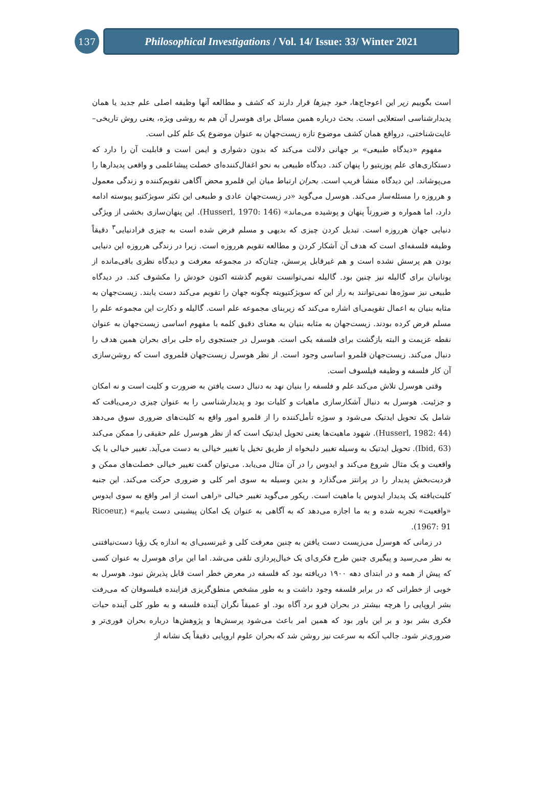137
Philosophical Investigations / Vol. 14/ Issue: 33/ Winter 2021
است بگوییم زیر این اعوجاج‌ها، خود چیزها قرار دارند که کشف و مطالعه آنها وظیفه اصلی علم جدید یا همان پدیدارشناسی استعلایی است. بحث درباره همین مسائل برای هوسرل آن هم به روشی ویژه، یعنی روش تاریخی–غایت‌شناختی، درواقع همان کشف موضوع تازه زیست‌جهان به عنوان موضوع یک علم کلی است.
مفهوم «دیدگاه طبیعی» بر جهانی دلالت می‌کند که بدون دشواری و ایمن است و قابلیت آن را دارد که دستکاری‌های علم پوزیتیو را پنهان کند. دیدگاه طبیعی به نحو اغفال‌کننده‌ای خصلت پیشاعلمی و واقعی پدیدارها را می‌پوشاند. این دیدگاه منشأ فریب است. بحران ارتباط میان این قلمرو محض آگاهی تقویم‌کننده و زندگی معمول و هرروزه را مسئله‌ساز می‌کند. هوسرل می‌گوید «در زیست‌جهان عادی و طبیعی این تکثر سوبژکتیو پیوسته ادامه دارد، اما همواره و ضرورتاً پنهان و پوشیده می‌ماند» (Husserl, 1970: 146). این پنهان‌سازی بخشی از ویژگی دنیایی جهان هرروزه است. تبدیل کردن چیزی که بدیهی و مسلم فرض شده است به چیزی فرادنیایی<sup>۳</sup> دقیقاً وظیفه فلسفه‌ای است که هدف آن آشکار کردن و مطالعه تقویم هرروزه است. زیرا در زندگی هرروزه این دنیایی بودن هم پرسش نشده است و هم غیرقابل پرسش، چنان‌که در مجموعه معرفت و دیدگاه نظری باقی‌مانده از یونانیان برای گالیله نیز چنین بود. گالیله نمی‌توانست تقویم گذشته اکنون خودش را مکشوف کند. در دیدگاه طبیعی نیز سوژه‌ها نمی‌توانند به راز این که سوبژکتیویته چگونه جهان را تقویم می‌کند دست یابند. زیست‌جهان به مثابه بنیان به اعمال تقویمی‌ای اشاره می‌کند که زیربنای مجموعه علم است. گالیله و دکارت این مجموعه علم را مسلم فرض کرده بودند. زیست‌جهان به مثابه بنیان به معنای دقیق کلمه با مفهوم اساسی زیست‌جهان به عنوان نقطه عزیمت و البته بازگشت برای فلسفه یکی است. هوسرل در جستجوی راه حلی برای بحران همین هدف را دنبال می‌کند. زیست‌جهان قلمرو اساسی وجود است. از نظر هوسرل زیست‌جهان قلمروی است که روشن‌سازی آن کار فلسفه و وظیفه فیلسوف است.
وقتی هوسرل تلاش می‌کند علم و فلسفه را بنیان نهد به دنبال دست یافتن به ضرورت و کلیت است و نه امکان و جزئیت. هوسرل به دنبال آشکارسازی ماهیات و کلیات بود و پدیدارشناسی را به عنوان چیزی درمی‌یافت که شامل یک تحویل ایدتیک می‌شود و سوژه تأمل‌کننده را از قلمرو امور واقع به کلیت‌های ضروری سوق می‌دهد (Husserl, 1982: 44). شهود ماهیت‌ها یعنی تحویل ایدتیک است که از نظر هوسرل علم حقیقی را ممکن می‌کند (Ibid, 63). تحویل ایدتیک به وسیله تغییر دلبخواه از طریق تخیل یا تغییر خیالی به دست می‌آید. تغییر خیالی با یک واقعیت و یک مثال شروع می‌کند و ایدوس را در آن مثال می‌یابد. می‌توان گفت تغییر خیالی خصلت‌های ممکن و فردیت‌بخش پدیدار را در پرانتز می‌گذارد و بدین وسیله به سوی امر کلی و ضروری حرکت می‌کند. این جنبه کلیت‌یافته یک پدیدار ایدوس یا ماهیت است. ریکور می‌گوید تغییر خیالی «راهی است از امر واقع به سوی ایدوس «واقعیت» تجربه شده و به ما اجازه می‌دهد که به آگاهی به عنوان یک امکان پیشینی دست یابیم» (Ricoeur, 1967: 91).
در زمانی که هوسرل می‌زیست دست یافتن به چنین معرفت کلی و غیرنسبی‌ای به اندازه یک رؤیا دست‌نیافتنی به نظر می‌رسید و پیگیری چنین طرح فکری‌ای یک خیال‌پردازی تلقی می‌شد. اما این برای هوسرل به عنوان کسی که پیش از همه و در ابتدای دهه ۱۹۰۰ دریافته بود که فلسفه در معرض خطر است قابل پذیرش نبود. هوسرل به خوبی از خطراتی که در برابر فلسفه وجود داشت و به طور مشخص منطق‌گریزی فزاینده فیلسوفان که می‌رفت بشر اروپایی را هرچه بیشتر در بحران فرو برد آگاه بود. او عمیقاً نگران آینده فلسفه و به طور کلی آینده حیات فکری بشر بود و بر این باور بود که همین امر باعث می‌شود پرسش‌ها و پژوهش‌ها درباره بحران فوری‌تر و ضروری‌تر شود. جالب آنکه به سرعت نیز روشن شد که بحران علوم اروپایی دقیقاً یک نشانه از